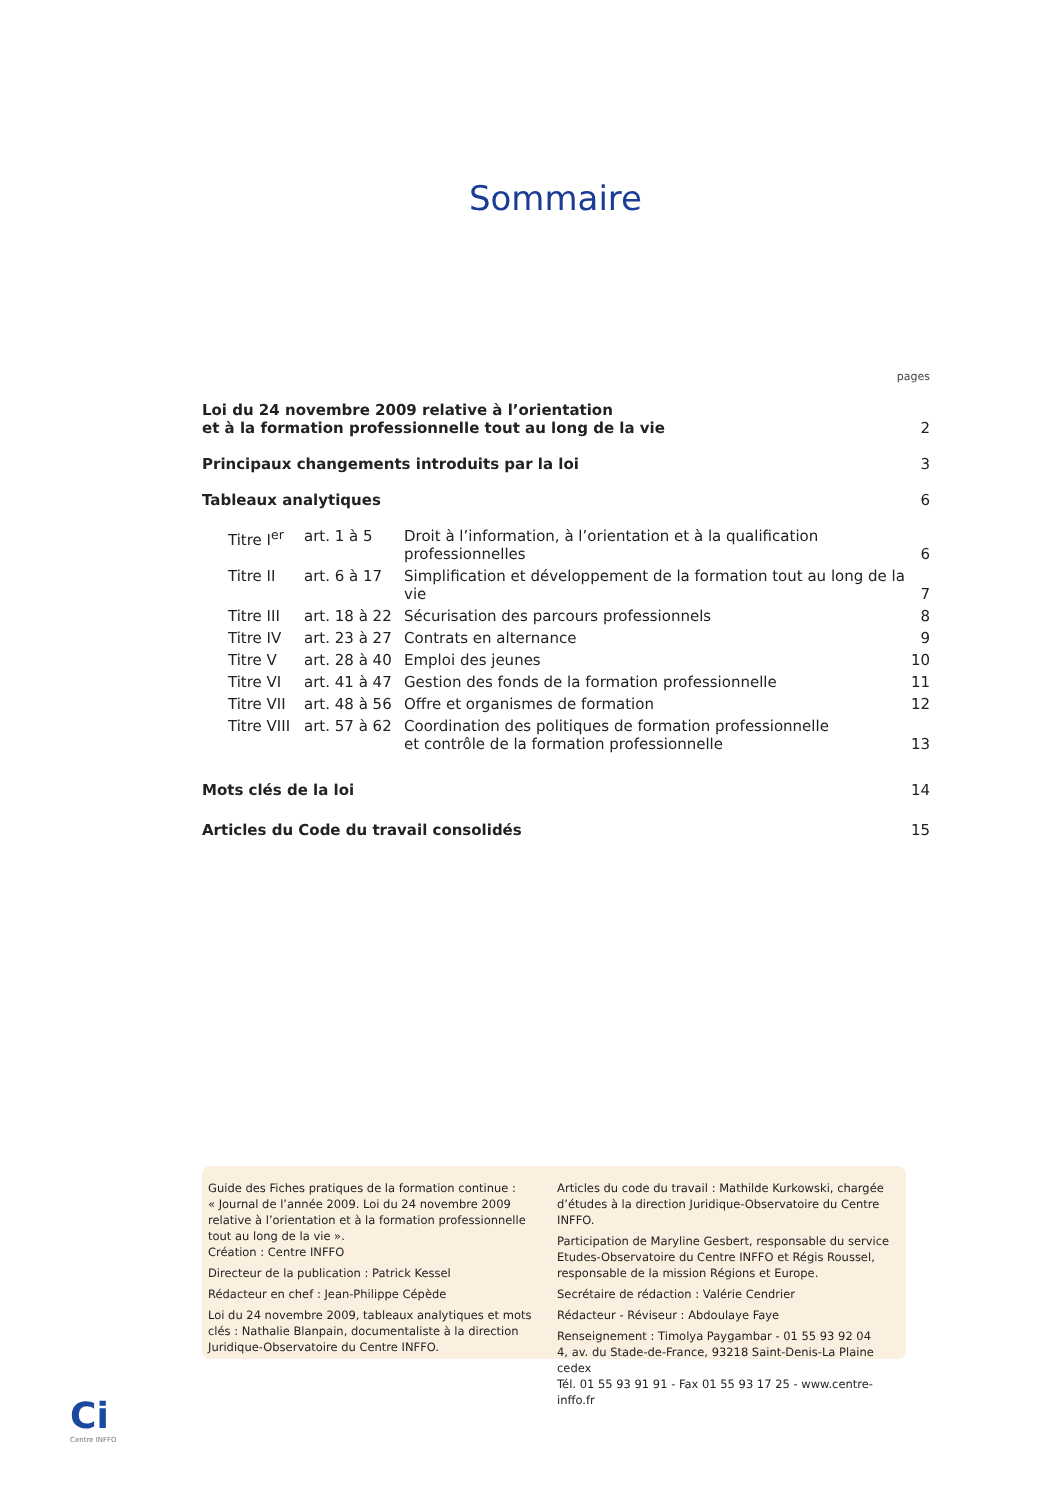Sommaire
pages
| Loi du 24 novembre 2009 relative à l’orientation et à la formation professionnelle tout au long de la vie | | | 2 |
| Principaux changements introduits par la loi | | | 3 |
| Tableaux analytiques | | | 6 |
| Titre I<sup>er</sup> | art. 1 à 5 | Droit à l’information, à l’orientation et à la qualification professionnelles | 6 |
| Titre II | art. 6 à 17 | Simplification et développement de la formation tout au long de la vie | 7 |
| Titre III | art. 18 à 22 | Sécurisation des parcours professionnels | 8 |
| Titre IV | art. 23 à 27 | Contrats en alternance | 9 |
| Titre V | art. 28 à 40 | Emploi des jeunes | 10 |
| Titre VI | art. 41 à 47 | Gestion des fonds de la formation professionnelle | 11 |
| Titre VII | art. 48 à 56 | Offre et organismes de formation | 12 |
| Titre VIII | art. 57 à 62 | Coordination des politiques de formation professionnelle et contrôle de la formation professionnelle | 13 |
| Mots clés de la loi | | | 14 |
| Articles du Code du travail consolidés | | | 15 |
Guide des Fiches pratiques de la formation continue :
« Journal de l’année 2009. Loi du 24 novembre 2009 relative à l’orientation et à la formation professionnelle tout au long de la vie ».
Création : Centre INFFO
Directeur de la publication : Patrick Kessel
Rédacteur en chef : Jean-Philippe Cépède
Loi du 24 novembre 2009, tableaux analytiques et mots clés : Nathalie Blanpain, documentaliste à la direction Juridique-Observatoire du Centre INFFO.
Articles du code du travail : Mathilde Kurkowski, chargée d’études à la direction Juridique-Observatoire du Centre INFFO.
Participation de Maryline Gesbert, responsable du service Etudes-Observatoire du Centre INFFO et Régis Roussel, responsable de la mission Régions et Europe.
Secrétaire de rédaction : Valérie Cendrier
Rédacteur - Réviseur : Abdoulaye Faye
Renseignement : Timolya Paygambar - 01 55 93 92 04
4, av. du Stade-de-France, 93218 Saint-Denis-La Plaine cedex
Tél. 01 55 93 91 91 - Fax 01 55 93 17 25 - www.centre-inffo.fr
Ci
Centre INFFO